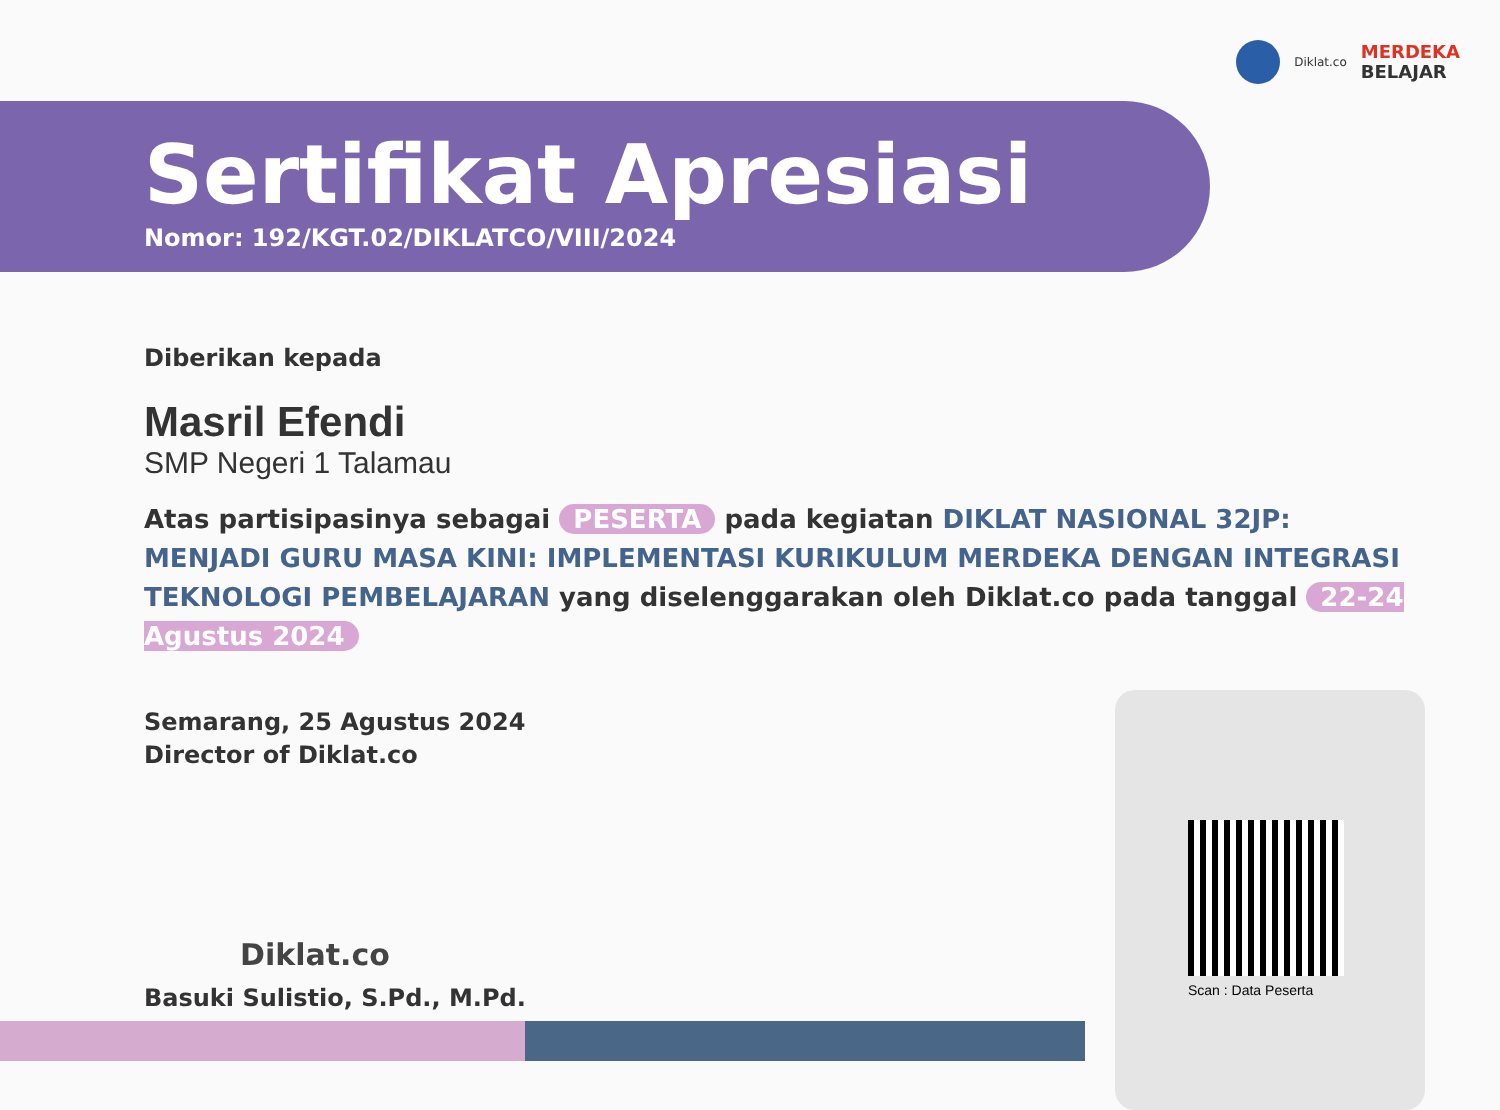Diklat.co
MERDEKA
BELAJAR
Sertifikat Apresiasi
Nomor: 192/KGT.02/DIKLATCO/VIII/2024
Diberikan kepada
Masril Efendi
SMP Negeri 1 Talamau
Atas partisipasinya sebagai PESERTA pada kegiatan DIKLAT NASIONAL 32JP: MENJADI GURU MASA KINI: IMPLEMENTASI KURIKULUM MERDEKA DENGAN INTEGRASI TEKNOLOGI PEMBELAJARAN yang diselenggarakan oleh Diklat.co pada tanggal 22-24 Agustus 2024
Semarang, 25 Agustus 2024
Director of Diklat.co
Diklat.co
Basuki Sulistio, S.Pd., M.Pd.
Scan : Data Peserta